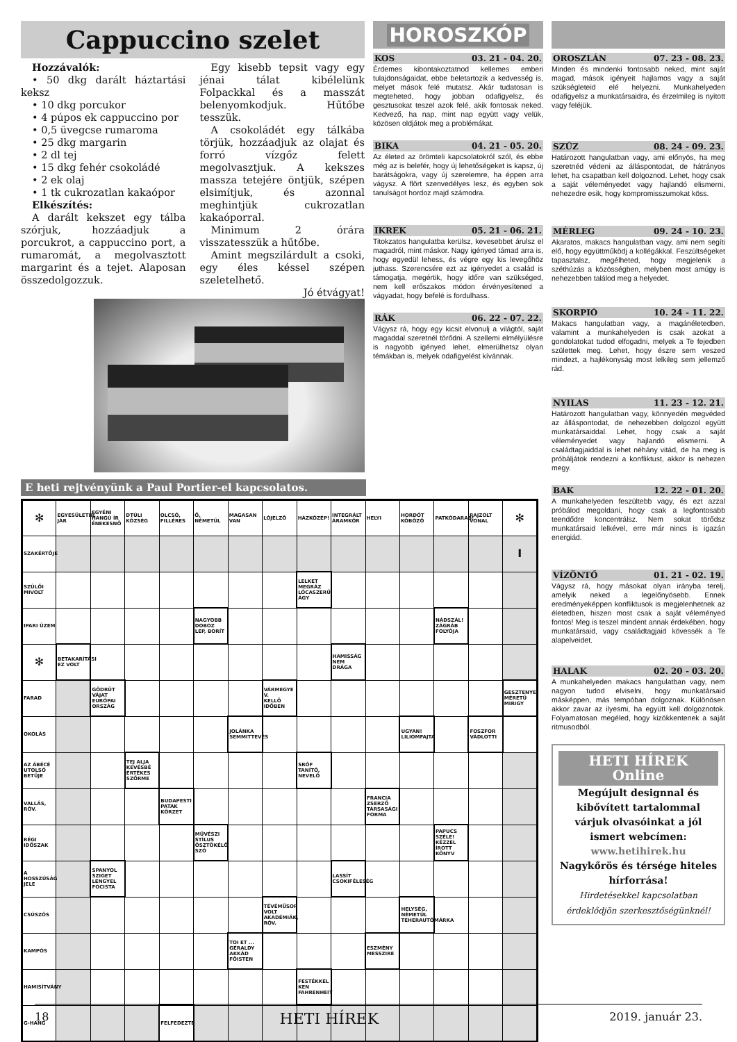Cappuccino szelet
Hozzávalók:
• 50 dkg darált háztartási keksz
• 10 dkg porcukor
• 4 púpos ek cappuccino por
• 0,5 üvegcse rumaroma
• 25 dkg margarin
• 2 dl tej
• 15 dkg fehér csokoládé
• 2 ek olaj
• 1 tk cukrozatlan kakaópor
Elkészítés:
A darált kekszet egy tálba szórjuk, hozzáadjuk a porcukrot, a cappuccino port, a rumaromát, a megolvasztott margarint és a tejet. Alaposan összedolgozzuk.
Egy kisebb tepsit vagy egy jénai tálat kibélelünk Folpackkal és a masszát belenyomkodjuk. Hűtőbe tesszük.
A csokoládét egy tálkába törjük, hozzáadjuk az olajat és forró vízgőz felett megolvasztjuk. A kekszes massza tetejére öntjük, szépen elsimítjuk, és azonnal meghintjük cukrozatlan kakaóporral.
Minimum 2 órára visszatesszük a hűtőbe.
Amint megszilárdult a csoki, egy éles késsel szépen szeletelhető.
Jó étvágyat!
HOROSZKÓP
KOS 03. 21 - 04. 20.
Érdemes kibontakoztatnod kellemes emberi tulajdonságaidat, ebbe beletartozik a kedvesség is, melyet mások felé mutatsz. Akár tudatosan is megteheted, hogy jobban odafigyelsz, és gesztusokat teszel azok felé, akik fontosak neked. Kedvező, ha nap, mint nap együtt vagy velük, közösen oldjátok meg a problémákat.
BIKA 04. 21 - 05. 20.
Az életed az örömteli kapcsolatokról szól, és ebbe még az is belefér, hogy új lehetőségeket is kapsz, új barátságokra, vagy új szerelemre, ha éppen arra vágysz. A flört szenvedélyes lesz, és egyben sok tanulságot hordoz majd számodra.
IKREK 05. 21 - 06. 21.
Titokzatos hangulatba kerülsz, kevesebbet árulsz el magadról, mint máskor. Nagy igényed támad arra is, hogy egyedül lehess, és végre egy kis levegőhöz juthass. Szerencsére ezt az igényedet a család is támogatja, megértik, hogy időre van szükséged, nem kell erőszakos módon érvényesítened a vágyadat, hogy befelé is fordulhass.
RÁK 06. 22 - 07. 22.
Vágysz rá, hogy egy kicsit elvonulj a világtól, saját magaddal szeretnél törődni. A szellemi elmélyülésre is nagyobb igényed lehet, elmerülhetsz olyan témákban is, melyek odafigyelést kívánnak.
OROSZLÁN 07. 23 - 08. 23.
Minden és mindenki fontosabb neked, mint saját magad, mások igényeit hajlamos vagy a saját szükségleteid elé helyezni. Munkahelyeden odafigyelsz a munkatársaidra, és érzelmileg is nyitott vagy feléjük.
SZŰZ 08. 24 - 09. 23.
Határozott hangulatban vagy, ami előnyös, ha meg szeretnéd védeni az álláspontodat, de hátrányos lehet, ha csapatban kell dolgoznod. Lehet, hogy csak a saját véleményedet vagy hajlandó elismerni, nehezedre esik, hogy kompromisszumokat köss.
MÉRLEG 09. 24 - 10. 23.
Akaratos, makacs hangulatban vagy, ami nem segíti elő, hogy együttműködj a kollégákkal. Feszültségeket tapasztalsz, megélheted, hogy megjelenik a széthúzás a közösségben, melyben most amúgy is nehezebben találod meg a helyedet.
SKORPIÓ 10. 24 - 11. 22.
Makacs hangulatban vagy, a magánéletedben, valamint a munkahelyeden is csak azokat a gondolatokat tudod elfogadni, melyek a Te fejedben születtek meg. Lehet, hogy észre sem veszed mindezt, a hajlékonyság most lelkileg sem jellemző rád.
NYILAS 11. 23 - 12. 21.
Határozott hangulatban vagy, könnyedén megvéded az álláspontodat, de nehezebben dolgozol együtt munkatársaiddal. Lehet, hogy csak a saját véleményedet vagy hajlandó elismerni. A családtagjaiddal is lehet néhány vitád, de ha meg is próbáljátok rendezni a konfliktust, akkor is nehezen megy.
BAK 12. 22 - 01. 20.
A munkahelyeden feszültebb vagy, és ezt azzal próbálod megoldani, hogy csak a legfontosabb teendődre koncentrálsz. Nem sokat törődsz munkatársaid lelkével, erre már nincs is igazán energiád.
VÍZÖNTŐ 01. 21 - 02. 19.
Vágysz rá, hogy másokat olyan irányba terelj, amelyik neked a legelőnyösebb. Ennek eredményeképpen konfliktusok is megjelenhetnek az életedben, hiszen most csak a saját véleményed fontos! Meg is teszel mindent annak érdekében, hogy munkatársaid, vagy családtagjaid kövessék a Te alapelveidet.
HALAK 02. 20 - 03. 20.
A munkahelyeden makacs hangulatban vagy, nem nagyon tudod elviselni, hogy munkatársaid másképpen, más tempóban dolgoznak. Különösen akkor zavar az ilyesmi, ha együtt kell dolgoznotok. Folyamatosan megéled, hogy kizökkentenek a saját ritmusodból.
HETI HÍREK Online
Megújult designnal és kibővített tartalommal várjuk olvasóinkat a jól ismert webcímen:
www.hetihirek.hu
Nagykőrös és térsége hiteles hírforrása!
Hirdetésekkel kapcsolatban érdeklődjön szerkesztőségünknél!
E heti rejtvényünk a Paul Portier-el kapcsolatos.
| ✻ | EGYESÜLETBE JÁR | EGYÉNI HANGÚ ÍR ÉNEKESNŐ | DTÚLI KÖZSÉG | OLCSÓ, FILLÉRES | Ő, NÉMETÜL | MAGASAN VAN | LÓJELZŐ | HÁZKÖZÉP! | INTEGRÁLT ÁRAMKÖR | HELYI | HORDÓT KÖBÖZŐ | PATKÓDARAB! | RAJZOLT VONAL | ✻ |
| SZAKÉRTŐJE | | | | | | | | | | | | | | I |
| SZÜLŐI MIVOLT | | | | | | | | LELKET MEGRÁZ LÓCASZERŰ ÁGY | | | | | | |
| IPARI ÜZEM | | | | | NAGYOBB DOBOZ LEP, BORÍT | | | | | | | NÁDSZÁL! ZÁGRÁB FOLYÓJA | | |
| ✻ | BETAKARÍTÁSI EZ VOLT | | | | | | | | HAMISSÁG NEM DRÁGA | | | | | |
| FARAD | | GÖDRÜT VÁJAT EURÓPAI ORSZÁG | | | | | VÁRMEGYE V. KELLŐ IDŐBEN | | | | | | | GESZTENYE MÉRETŰ MIRIGY |
| OKOLÁS | | | | | | JOLÁNKA SEMMITTEVÉS | | | | | UGYAN! LILIOMFAJTA | | FOSZFOR VÁDLOTTI | |
| AZ ÁBÉCÉ UTOLSÓ BETŰJE | | | TEJ ALJA KEVÉSBÉ ÉRTÉKES SZŐRME | | | | | SRÓF TANÍTÓ, NEVELŐ | | | | | | |
| VALLÁS, RÖV. | | | | BUDAPESTI PATAK KÖRZET | | | | | | FRANCIA ZSERZŐ TÁRSASÁGI FORMA | | | | |
| RÉGI IDŐSZAK | | | | | MŰVÉSZI STÍLUS ÖSZTÖKÉLŐ SZÓ | | | | | | | PAPUCS SZÉLE! KÉZZEL ÍROTT KÖNYV | | |
| A HOSSZÚSÁG JELE | | SPANYOL SZIGET LENGYEL FOCISTA | | | | | | | LASSÍT CSOKIFÉLESÉG | | | | | |
| CSÚSZÓS | | | | | | | TÉVÉMŰSOR VOLT AKADÉMIÁK, RÖV. | | | | HELYSÉG, NÉMETÜL TEHERAUTÓMÁRKA | | | |
| KAMPÓS | | | | | | TOI ET ... GÉRALDY AKKÁD FŐISTEN | | | | ESZMÉNY MESSZIRE | | | | |
| HAMISÍTVÁNY | | | | | | | | FESTÉKKEL KEN FAHRENHEIT | | | | | | |
| G-HANG | | | | FELFEDEZTE | | | | | | | | | | |
18 HETI HÍREK 2019. január 23.